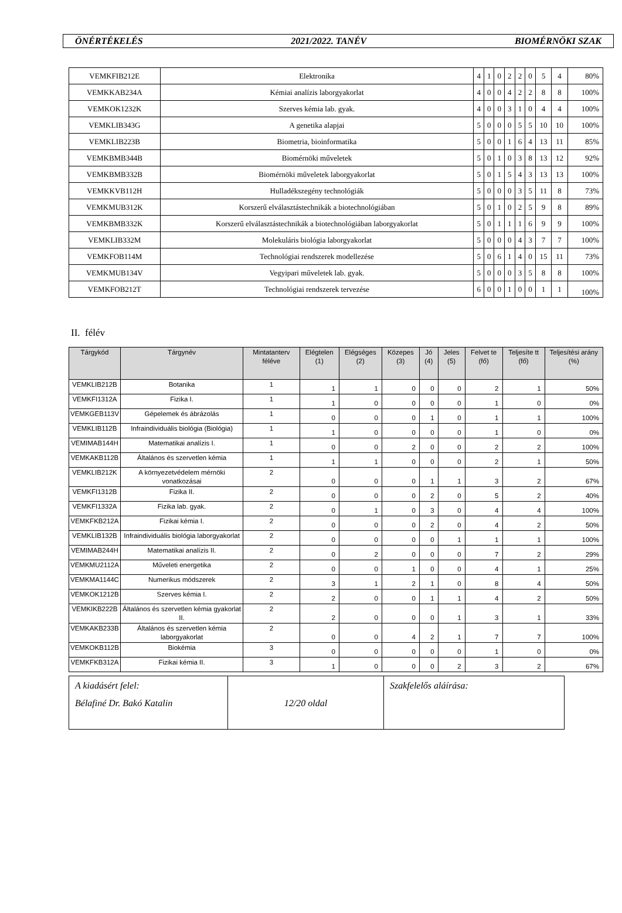ÖNÉRTÉKELÉS 2021/2022. TANÉV BIOMÉRNÖKI SZAK
| VEMKFIB212E | Elektronika | 4 | 1 | 0 | 2 | 2 | 0 | 5 | 4 | 80% |
| VEMKKAB234A | Kémiai analízis laborgyakorlat | 4 | 0 | 0 | 4 | 2 | 2 | 8 | 8 | 100% |
| VEMKOK1232K | Szerves kémia lab. gyak. | 4 | 0 | 0 | 3 | 1 | 0 | 4 | 4 | 100% |
| VEMKLIB343G | A genetika alapjai | 5 | 0 | 0 | 0 | 5 | 5 | 10 | 10 | 100% |
| VEMKLIB223B | Biometria, bioinformatika | 5 | 0 | 0 | 1 | 6 | 4 | 13 | 11 | 85% |
| VEMKBMB344B | Biomérnöki műveletek | 5 | 0 | 1 | 0 | 3 | 8 | 13 | 12 | 92% |
| VEMKBMB332B | Biomérnöki műveletek laborgyakorlat | 5 | 0 | 1 | 5 | 4 | 3 | 13 | 13 | 100% |
| VEMKKVB112H | Hulladékszegény technológiák | 5 | 0 | 0 | 0 | 3 | 5 | 11 | 8 | 73% |
| VEMKMUB312K | Korszerű elválasztástechnikák a biotechnológiában | 5 | 0 | 1 | 0 | 2 | 5 | 9 | 8 | 89% |
| VEMKBMB332K | Korszerű elválasztástechnikák a biotechnológiában laborgyakorlat | 5 | 0 | 1 | 1 | 1 | 6 | 9 | 9 | 100% |
| VEMKLIB332M | Molekuláris biológia laborgyakorlat | 5 | 0 | 0 | 0 | 4 | 3 | 7 | 7 | 100% |
| VEMKFOB114M | Technológiai rendszerek modellezése | 5 | 0 | 6 | 1 | 4 | 0 | 15 | 11 | 73% |
| VEMKMUB134V | Vegyipari műveletek lab. gyak. | 5 | 0 | 0 | 0 | 3 | 5 | 8 | 8 | 100% |
| VEMKFOB212T | Technológiai rendszerek tervezése | 6 | 0 | 0 | 1 | 0 | 0 | 1 | 1 | 100% |
II. félév
| Tárgykód | Tárgynév | Mintatanterv féléve | Elégtelen (1) | Elégséges (2) | Közepes (3) | Jó (4) | Jeles (5) | Felvet te (fő) | Teljesíte tt (fő) | Teljesítési arány (%) |
| --- | --- | --- | --- | --- | --- | --- | --- | --- | --- | --- |
| VEMKLIB212B | Botanika | 1 | 1 | 1 | 0 | 0 | 0 | 2 | 1 | 50% |
| VEMKFI1312A | Fizika I. | 1 | 1 | 0 | 0 | 0 | 0 | 1 | 0 | 0% |
| VEMKGEB113V | Gépelemek és ábrázolás | 1 | 0 | 0 | 0 | 1 | 0 | 1 | 1 | 100% |
| VEMKLIB112B | Infraindividuális biológia (Biológia) | 1 | 1 | 0 | 0 | 0 | 0 | 1 | 0 | 0% |
| VEMIMAB144H | Matematikai analízis I. | 1 | 0 | 0 | 2 | 0 | 0 | 2 | 2 | 100% |
| VEMKAKB112B | Általános és szervetlen kémia | 1 | 1 | 1 | 0 | 0 | 0 | 2 | 1 | 50% |
| VEMKLIB212K | A környezetvédelem mérnöki vonatkozásai | 2 | 0 | 0 | 0 | 1 | 1 | 3 | 2 | 67% |
| VEMKFI1312B | Fizika II. | 2 | 0 | 0 | 0 | 2 | 0 | 5 | 2 | 40% |
| VEMKFI1332A | Fizika lab. gyak. | 2 | 0 | 1 | 0 | 3 | 0 | 4 | 4 | 100% |
| VEMKFKB212A | Fizikai kémia I. | 2 | 0 | 0 | 0 | 2 | 0 | 4 | 2 | 50% |
| VEMKLIB132B | Infraindividuális biológia laborgyakorlat | 2 | 0 | 0 | 0 | 0 | 1 | 1 | 1 | 100% |
| VEMIMAB244H | Matematikai analízis II. | 2 | 0 | 2 | 0 | 0 | 0 | 7 | 2 | 29% |
| VEMKMU2112A | Műveleti energetika | 2 | 0 | 0 | 1 | 0 | 0 | 4 | 1 | 25% |
| VEMKMA1144C | Numerikus módszerek | 2 | 3 | 1 | 2 | 1 | 0 | 8 | 4 | 50% |
| VEMKOK1212B | Szerves kémia I. | 2 | 2 | 0 | 0 | 1 | 1 | 4 | 2 | 50% |
| VEMKIKB222B | Általános és szervetlen kémia gyakorlat II. | 2 | 2 | 0 | 0 | 0 | 1 | 3 | 1 | 33% |
| VEMKAKB233B | Általános és szervetlen kémia laborgyakorlat | 2 | 0 | 0 | 4 | 2 | 1 | 7 | 7 | 100% |
| VEMKOKB112B | Biokémia | 3 | 0 | 0 | 0 | 0 | 0 | 1 | 0 | 0% |
| VEMKFKB312A | Fizikai kémia II. | 3 | 1 | 0 | 0 | 0 | 2 | 3 | 2 | 67% |
| A kiadásért felel: Bélafiné Dr. Bakó Katalin | 12/20 oldal | Szakfelelős aláírása: |